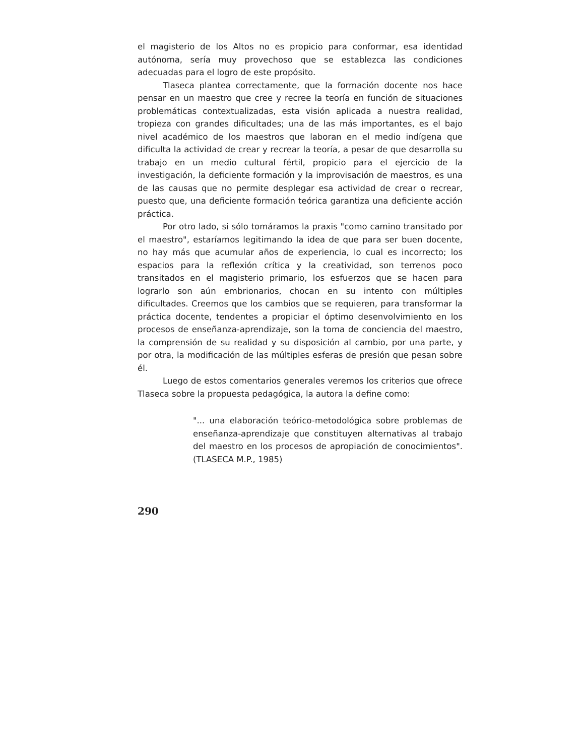el magisterio de los Altos no es propicio para conformar, esa identidad autónoma, sería muy provechoso que se establezca las condiciones adecuadas para el logro de este propósito.
Tlaseca plantea correctamente, que la formación docente nos hace pensar en un maestro que cree y recree la teoría en función de situaciones problemáticas contextualizadas, esta visión aplicada a nuestra realidad, tropieza con grandes dificultades; una de las más importantes, es el bajo nivel académico de los maestros que laboran en el medio indígena que dificulta la actividad de crear y recrear la teoría, a pesar de que desarrolla su trabajo en un medio cultural fértil, propicio para el ejercicio de la investigación, la deficiente formación y la improvisación de maestros, es una de las causas que no permite desplegar esa actividad de crear o recrear, puesto que, una deficiente formación teórica garantiza una deficiente acción práctica.
Por otro lado, si sólo tomáramos la praxis "como camino transitado por el maestro", estaríamos legitimando la idea de que para ser buen docente, no hay más que acumular años de experiencia, lo cual es incorrecto; los espacios para la reflexión crítica y la creatividad, son terrenos poco transitados en el magisterio primario, los esfuerzos que se hacen para lograrlo son aún embrionarios, chocan en su intento con múltiples dificultades. Creemos que los cambios que se requieren, para transformar la práctica docente, tendentes a propiciar el óptimo desenvolvimiento en los procesos de enseñanza-aprendizaje, son la toma de conciencia del maestro, la comprensión de su realidad y su disposición al cambio, por una parte, y por otra, la modificación de las múltiples esferas de presión que pesan sobre él.
Luego de estos comentarios generales veremos los criterios que ofrece Tlaseca sobre la propuesta pedagógica, la autora la define como:
"... una elaboración teórico-metodológica sobre problemas de enseñanza-aprendizaje que constituyen alternativas al trabajo del maestro en los procesos de apropiación de conocimientos". (TLASECA M.P., 1985)
290